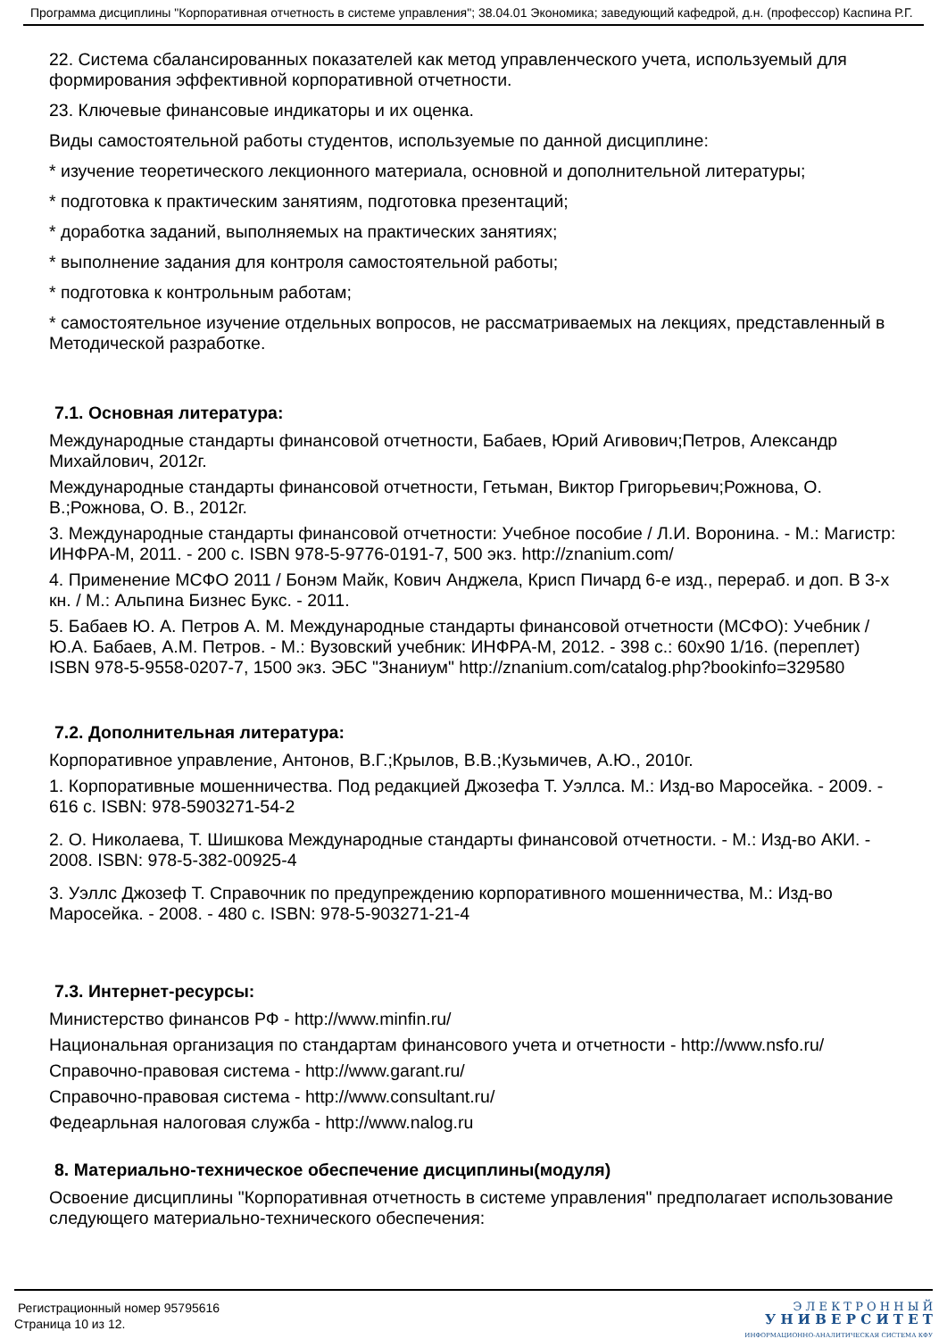Программа дисциплины "Корпоративная отчетность в системе управления"; 38.04.01 Экономика; заведующий кафедрой, д.н. (профессор) Каспина Р.Г.
22. Система сбалансированных показателей как метод управленческого учета, используемый для формирования эффективной корпоративной отчетности.
23. Ключевые финансовые индикаторы и их оценка.
Виды самостоятельной работы студентов, используемые по данной дисциплине:
* изучение теоретического лекционного материала, основной и дополнительной литературы;
* подготовка к практическим занятиям, подготовка презентаций;
* доработка заданий, выполняемых на практических занятиях;
* выполнение задания для контроля самостоятельной работы;
* подготовка к контрольным работам;
* самостоятельное изучение отдельных вопросов, не рассматриваемых на лекциях, представленный в Методической разработке.
7.1. Основная литература:
Международные стандарты финансовой отчетности, Бабаев, Юрий Агивович;Петров, Александр Михайлович, 2012г.
Международные стандарты финансовой отчетности, Гетьман, Виктор Григорьевич;Рожнова, О. В.;Рожнова, О. В., 2012г.
3. Международные стандарты финансовой отчетности: Учебное пособие / Л.И. Воронина. - М.: Магистр: ИНФРА-М, 2011. - 200 с. ISBN 978-5-9776-0191-7, 500 экз. http://znanium.com/
4. Применение МСФО 2011 / Бонэм Майк, Кович Анджела, Крисп Пичард 6-е изд., перераб. и доп. В 3-х кн. / М.: Альпина Бизнес Букс. - 2011.
5. Бабаев Ю. А. Петров А. М. Международные стандарты финансовой отчетности (МСФО): Учебник / Ю.А. Бабаев, А.М. Петров. - М.: Вузовский учебник: ИНФРА-М, 2012. - 398 с.: 60x90 1/16. (переплет) ISBN 978-5-9558-0207-7, 1500 экз. ЭБС "Знаниум" http://znanium.com/catalog.php?bookinfo=329580
7.2. Дополнительная литература:
Корпоративное управление, Антонов, В.Г.;Крылов, В.В.;Кузьмичев, А.Ю., 2010г.
1. Корпоративные мошенничества. Под редакцией Джозефа Т. Уэллса. М.: Изд-во Маросейка. - 2009. - 616 с. ISBN: 978-5903271-54-2
2. О. Николаева, Т. Шишкова Международные стандарты финансовой отчетности. - М.: Изд-во АКИ. - 2008. ISBN: 978-5-382-00925-4
3. Уэллс Джозеф Т. Справочник по предупреждению корпоративного мошенничества, М.: Изд-во Маросейка. - 2008. - 480 с. ISBN: 978-5-903271-21-4
7.3. Интернет-ресурсы:
Министерство финансов РФ - http://www.minfin.ru/
Национальная организация по стандартам финансового учета и отчетности - http://www.nsfo.ru/
Справочно-правовая система - http://www.garant.ru/
Справочно-правовая система - http://www.consultant.ru/
Федеарльная налоговая служба - http://www.nalog.ru
8. Материально-техническое обеспечение дисциплины(модуля)
Освоение дисциплины "Корпоративная отчетность в системе управления" предполагает использование следующего материально-технического обеспечения:
Регистрационный номер 95795616
Страница 10 из 12.
Э Л Е К Т Р О Н Н Ы Й
У Н И В Е Р С И Т Е Т
ИНФОРМАЦИОННО-АНАЛИТИЧЕСКАЯ СИСТЕМА КФУ